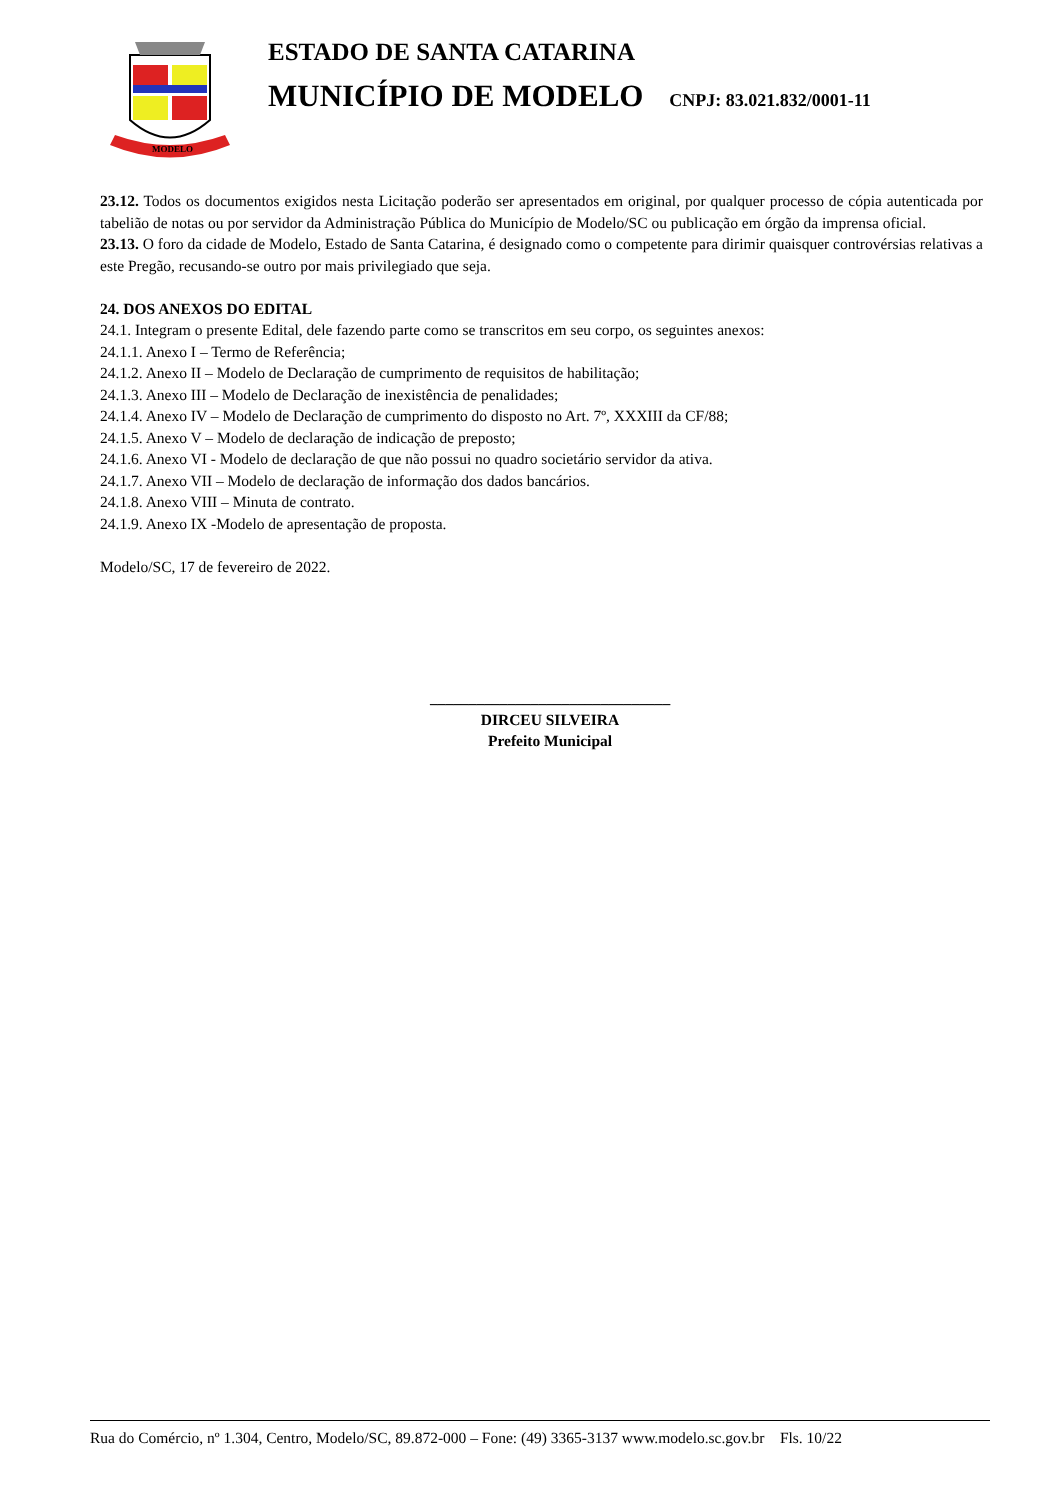MODELO
ESTADO DE SANTA CATARINA
MUNICÍPIO DE MODELO CNPJ: 83.021.832/0001-11
23.12. Todos os documentos exigidos nesta Licitação poderão ser apresentados em original, por qualquer processo de cópia autenticada por tabelião de notas ou por servidor da Administração Pública do Município de Modelo/SC ou publicação em órgão da imprensa oficial.
23.13. O foro da cidade de Modelo, Estado de Santa Catarina, é designado como o competente para dirimir quaisquer controvérsias relativas a este Pregão, recusando-se outro por mais privilegiado que seja.
24. DOS ANEXOS DO EDITAL
24.1. Integram o presente Edital, dele fazendo parte como se transcritos em seu corpo, os seguintes anexos:
24.1.1. Anexo I – Termo de Referência;
24.1.2. Anexo II – Modelo de Declaração de cumprimento de requisitos de habilitação;
24.1.3. Anexo III – Modelo de Declaração de inexistência de penalidades;
24.1.4. Anexo IV – Modelo de Declaração de cumprimento do disposto no Art. 7º, XXXIII da CF/88;
24.1.5. Anexo V – Modelo de declaração de indicação de preposto;
24.1.6. Anexo VI - Modelo de declaração de que não possui no quadro societário servidor da ativa.
24.1.7. Anexo VII – Modelo de declaração de informação dos dados bancários.
24.1.8. Anexo VIII – Minuta de contrato.
24.1.9. Anexo IX -Modelo de apresentação de proposta.
Modelo/SC, 17 de fevereiro de 2022.
_______________________________
DIRCEU SILVEIRA
Prefeito Municipal
Rua do Comércio, nº 1.304, Centro, Modelo/SC, 89.872-000 – Fone: (49) 3365-3137 www.modelo.sc.gov.br Fls. 10/22